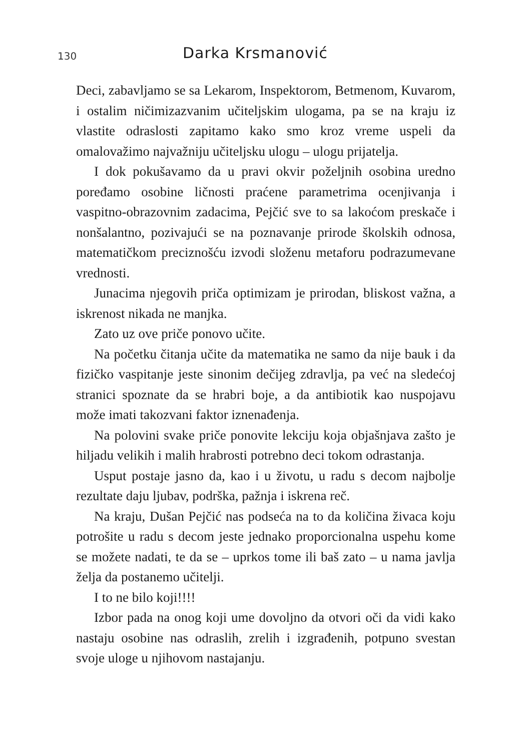130
Darka Krsmanović
Deci, zabavljamo se sa Lekarom, Inspektorom, Betmenom, Kuvarom, i ostalim ničimizazvanim učiteljskim ulogama, pa se na kraju iz vlastite odraslosti zapitamo kako smo kroz vreme uspeli da omalovažimo najvažniju učiteljsku ulogu – ulogu prijatelja.
I dok pokušavamo da u pravi okvir poželjnih osobina uredno poređamo osobine ličnosti praćene parametrima ocenjivanja i vaspitno-obrazovnim zadacima, Pejčić sve to sa lakoćom preskače i nonšalantno, pozivajući se na poznavanje prirode školskih odnosa, matematičkom preciznošću izvodi složenu metaforu podrazumevane vrednosti.
Junacima njegovih priča optimizam je prirodan, bliskost važna, a iskrenost nikada ne manjka.
Zato uz ove priče ponovo učite.
Na početku čitanja učite da matematika ne samo da nije bauk i da fizičko vaspitanje jeste sinonim dečijeg zdravlja, pa već na sledećoj stranici spoznate da se hrabri boje, a da antibiotik kao nuspojavu može imati takozvani faktor iznenađenja.
Na polovini svake priče ponovite lekciju koja objašnjava zašto je hiljadu velikih i malih hrabrosti potrebno deci tokom odrastanja.
Usput postaje jasno da, kao i u životu, u radu s decom najbolje rezultate daju ljubav, podrška, pažnja i iskrena reč.
Na kraju, Dušan Pejčić nas podseća na to da količina živaca koju potrošite u radu s decom jeste jednako proporcionalna uspehu kome se možete nadati, te da se – uprkos tome ili baš zato – u nama javlja želja da postanemo učitelji.
I to ne bilo koji!!!!
Izbor pada na onog koji ume dovoljno da otvori oči da vidi kako nastaju osobine nas odraslih, zrelih i izgrađenih, potpuno svestan svoje uloge u njihovom nastajanju.